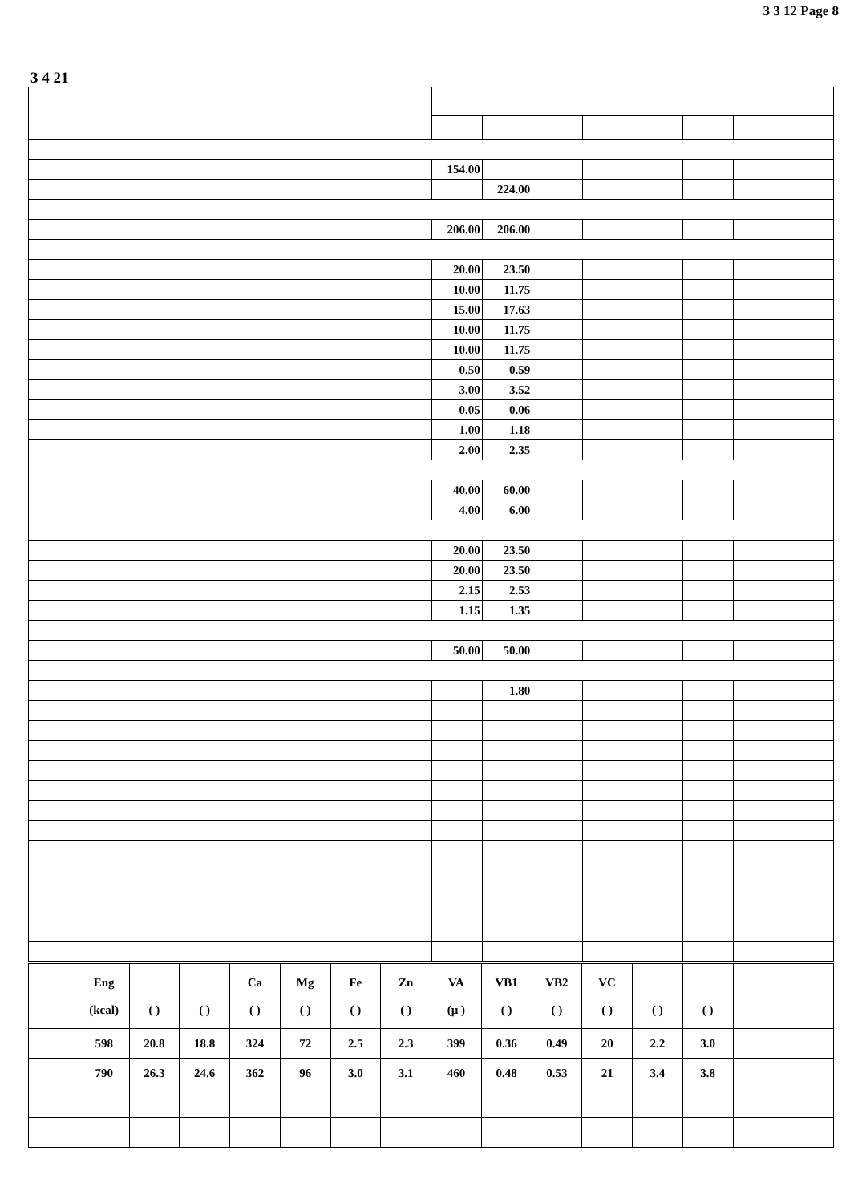3 3 12 Page 8
3 4 21
| | 154.00 | | | | | | | |
| | | 224.00 | | | | | | |
| | 206.00 | 206.00 | | | | | | |
| | 20.00 | 23.50 | | | | | | |
| | 10.00 | 11.75 | | | | | | |
| | 15.00 | 17.63 | | | | | | |
| | 10.00 | 11.75 | | | | | | |
| | 10.00 | 11.75 | | | | | | |
| | 0.50 | 0.59 | | | | | | |
| | 3.00 | 3.52 | | | | | | |
| | 0.05 | 0.06 | | | | | | |
| | 1.00 | 1.18 | | | | | | |
| | 2.00 | 2.35 | | | | | | |
| | 40.00 | 60.00 | | | | | | |
| | 4.00 | 6.00 | | | | | | |
| | 20.00 | 23.50 | | | | | | |
| | 20.00 | 23.50 | | | | | | |
| | 2.15 | 2.53 | | | | | | |
| | 1.15 | 1.35 | | | | | | |
| | 50.00 | 50.00 | | | | | | |
| | | 1.80 | | | | | | |
| | Eng (kcal) | ( ) | ( ) | Ca ( ) | Mg ( ) | Fe ( ) | Zn ( ) | VA (µ ) | VB1 ( ) | VB2 ( ) | VC ( ) | ( ) | ( ) | | |
| | 598 | 20.8 | 18.8 | 324 | 72 | 2.5 | 2.3 | 399 | 0.36 | 0.49 | 20 | 2.2 | 3.0 | | |
| | 790 | 26.3 | 24.6 | 362 | 96 | 3.0 | 3.1 | 460 | 0.48 | 0.53 | 21 | 3.4 | 3.8 | | |